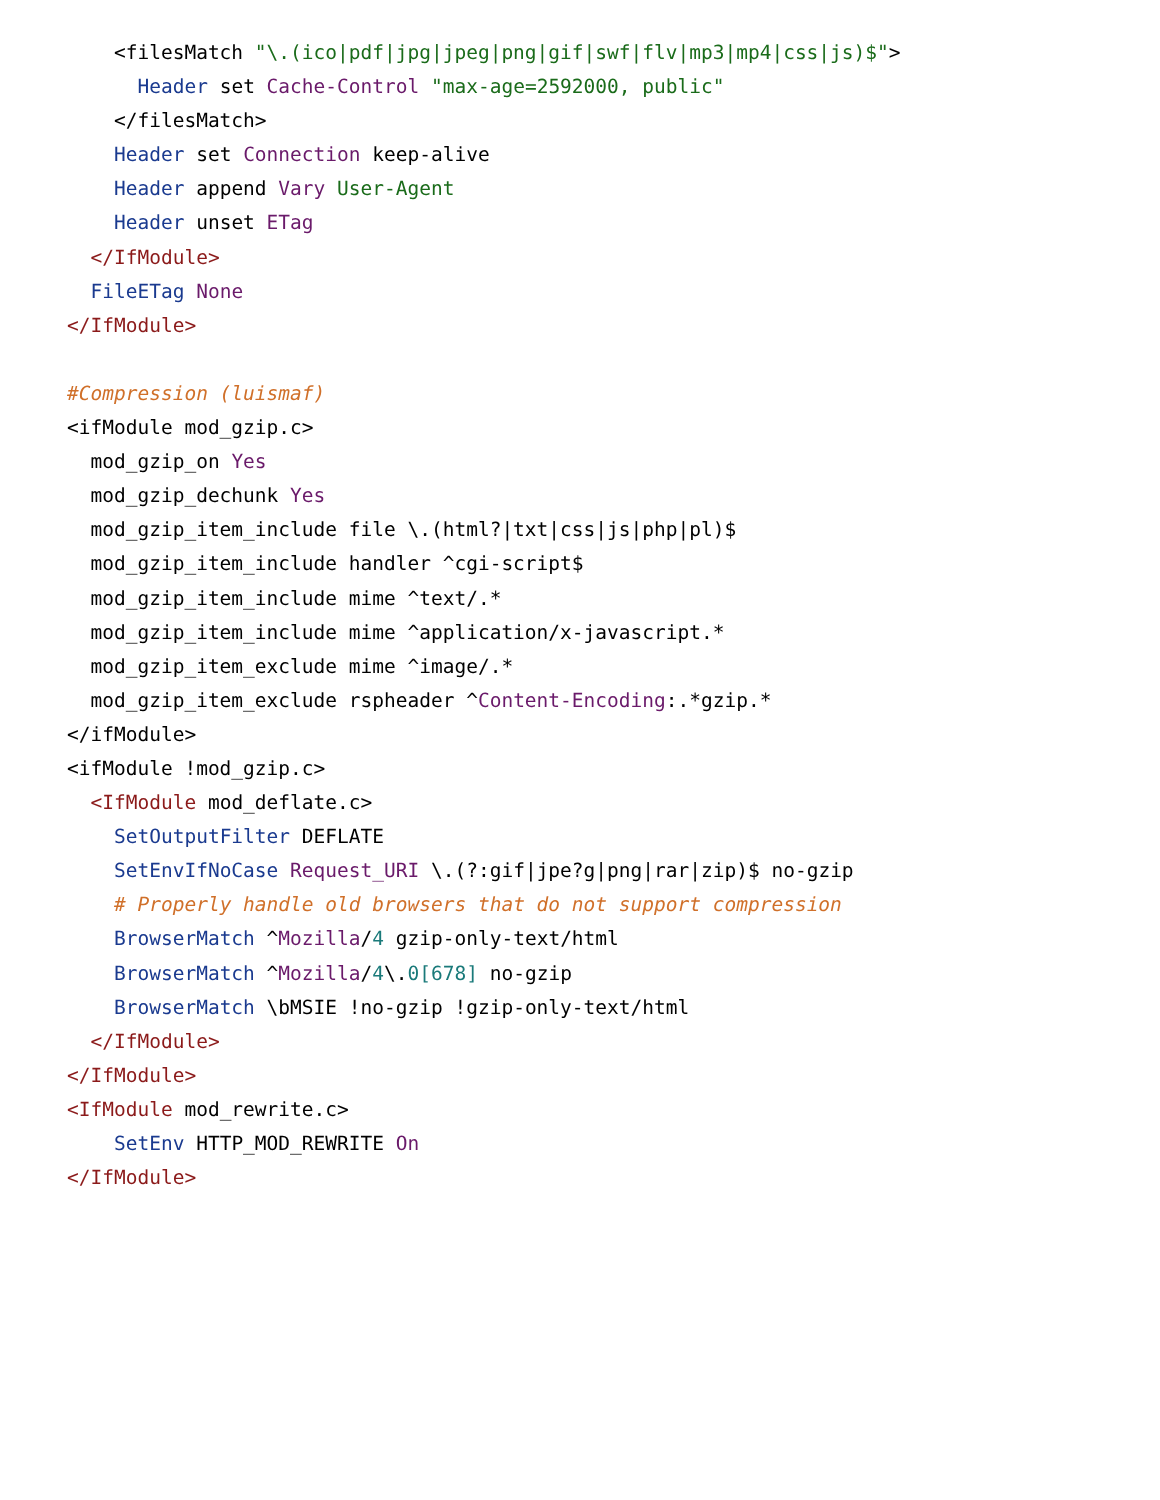<filesMatch "\.(ico|pdf|jpg|jpeg|png|gif|swf|flv|mp3|mp4|css|js)$">
      Header set Cache-Control "max-age=2592000, public"
    </filesMatch>
    Header set Connection keep-alive
    Header append Vary User-Agent
    Header unset ETag
  </IfModule>
  FileETag None
</IfModule>

#Compression (luismaf)
<ifModule mod_gzip.c>
  mod_gzip_on Yes
  mod_gzip_dechunk Yes
  mod_gzip_item_include file \.(html?|txt|css|js|php|pl)$
  mod_gzip_item_include handler ^cgi-script$
  mod_gzip_item_include mime ^text/.*
  mod_gzip_item_include mime ^application/x-javascript.*
  mod_gzip_item_exclude mime ^image/.*
  mod_gzip_item_exclude rspheader ^Content-Encoding:.*gzip.*
</ifModule>
<ifModule !mod_gzip.c>
  <IfModule mod_deflate.c>
    SetOutputFilter DEFLATE
    SetEnvIfNoCase Request_URI \.(?:gif|jpe?g|png|rar|zip)$ no-gzip
    # Properly handle old browsers that do not support compression
    BrowserMatch ^Mozilla/4 gzip-only-text/html
    BrowserMatch ^Mozilla/4\.0[678] no-gzip
    BrowserMatch \bMSIE !no-gzip !gzip-only-text/html
  </IfModule>
</IfModule>
<IfModule mod_rewrite.c>
    SetEnv HTTP_MOD_REWRITE On
</IfModule>